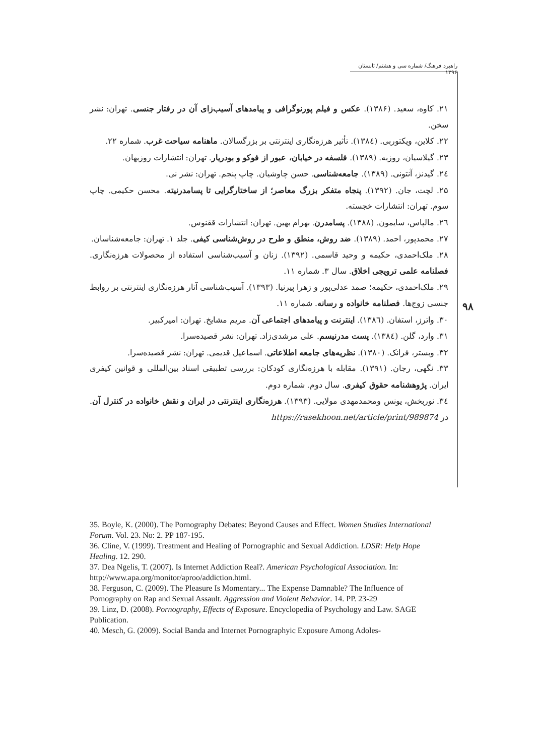راهبرد فرهنگ/ شماره سی و هشتم/ تابستان ۱۳۹۶
۹۸
۲۱. کاوه، سعید. (۱۳۸۶). عکس و فیلم پورنوگرافی و پیامدهای آسیب‌زای آن در رفتار جنسی. تهران: نشر سخن.
۲۲. کلاین، ویکتوربی. (۱۳۸٤). تأثیر هرزه‌نگاری اینترنتی بر بزرگسالان. ماهنامه سیاحت غرب. شماره ۲۲.
۲۳. گیلاسیان، روزبه. (۱۳۸۹). فلسفه در خیابان، عبور از فوکو و بودریار. تهران: انتشارات روزبهان.
۲٤. گیدنز، آنتونی. (۱۳۸۹). جامعه‌شناسی. حسن چاوشیان. چاپ پنجم. تهران: نشر نی.
۲۵. لچت، جان. (۱۳۹۲). پنجاه متفکر بزرگ معاصر؛ از ساختارگرایی تا پسامدرنیته. محسن حکیمی. چاپ سوم. تهران: انتشارات خجسته.
۲٦. مالپاس، سایمون. (۱۳۸۸). پسامدرن. بهرام بهین. تهران: انتشارات ققنوس.
۲۷. محمدپور، احمد. (۱۳۸۹). ضد روش، منطق و طرح در روش‌شناسی کیفی. جلد ۱. تهران: جامعه‌شناسان.
۲۸. ملک‌احمدی، حکیمه و وحید قاسمی. (۱۳۹۲). زنان و آسیب‌شناسی استفاده از محصولات هرزه‌نگاری. فصلنامه علمی ترویجی اخلاق. سال ۳. شماره ۱۱.
۲۹. ملک‌احمدی، حکیمه؛ صمد عدلی‌پور و زهرا پیرنیا. (۱۳۹۳). آسیب‌شناسی آثار هرزه‌نگاری اینترنتی بر روابط جنسی زوج‌ها. فصلنامه خانواده و رسانه. شماره ۱۱.
۳۰. واترز، استفان. (۱۳۸٦). اینترنت و پیامدهای اجتماعی آن. مریم مشایخ. تهران: امیرکبیر.
۳۱. وارد، گلن. (۱۳۸٤). پست مدرنیسم. علی مرشدی‌زاد. تهران: نشر قصیده‌سرا.
۳۲. وبستر، فرانک. (۱۳۸۰). نظریه‌های جامعه اطلاعاتی. اسماعیل قدیمی. تهران: نشر قصیده‌سرا.
۳۳. نگهی، رجان. (۱۳۹۱). مقابله با هرزه‌نگاری کودکان: بررسی تطبیقی اسناد بین‌المللی و قوانین کیفری ایران. پژوهشنامه حقوق کیفری. سال دوم. شماره دوم.
۳٤. نوربخش، یونس ومحمدمهدی مولایی. (۱۳۹۳). هرزه‌نگاری اینترنتی در ایران و نقش خانواده در کنترل آن. در https://rasekhoon.net/article/print/989874
35. Boyle, K. (2000). The Pornography Debates: Beyond Causes and Effect. Women Studies International Forum. Vol. 23. No: 2. PP 187-195.
36. Cline, V. (1999). Treatment and Healing of Pornographic and Sexual Addiction. LDSR: Help Hope Healing. 12. 290.
37. Dea Ngelis, T. (2007). Is Internet Addiction Real?. American Psychological Association. In: http://www.apa.org/monitor/aproo/addiction.html.
38. Ferguson, C. (2009). The Pleasure Is Momentary... The Expense Damnable? The Influence of Pornography on Rap and Sexual Assault. Aggression and Violent Behavior. 14. PP. 23-29
39. Linz, D. (2008). Pornography, Effects of Exposure. Encyclopedia of Psychology and Law. SAGE Publication.
40. Mesch, G. (2009). Social Banda and Internet Pornographyic Exposure Among Adoles-